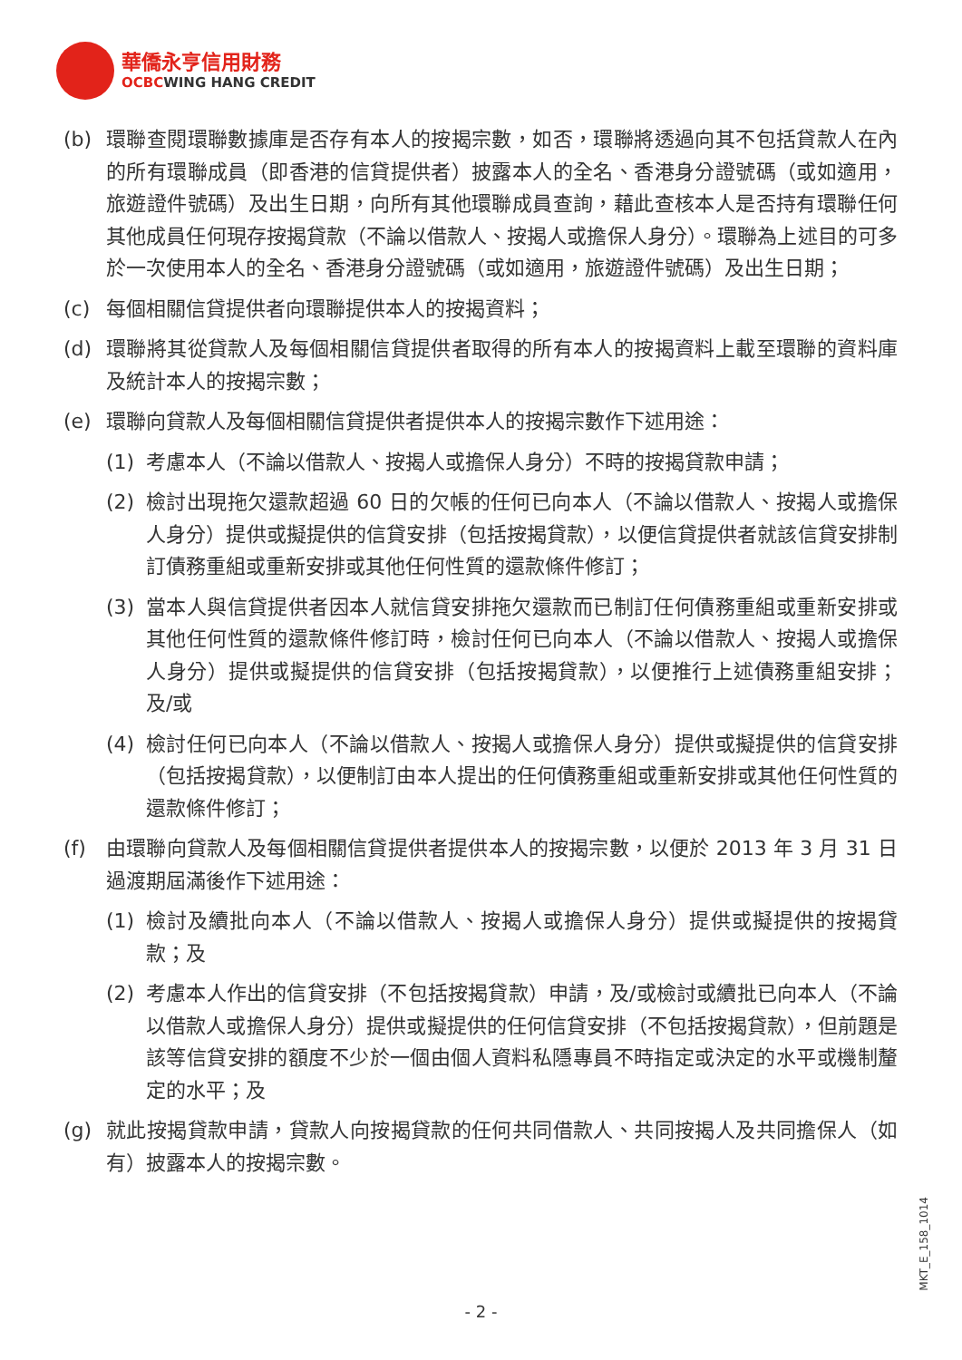華僑永亨信用財務
OCBCWING HANG CREDIT
(b) 環聯查閱環聯數據庫是否存有本人的按揭宗數，如否，環聯將透過向其不包括貸款人在內的所有環聯成員（即香港的信貸提供者）披露本人的全名、香港身分證號碼（或如適用，旅遊證件號碼）及出生日期，向所有其他環聯成員查詢，藉此查核本人是否持有環聯任何其他成員任何現存按揭貸款（不論以借款人、按揭人或擔保人身分）。環聯為上述目的可多於一次使用本人的全名、香港身分證號碼（或如適用，旅遊證件號碼）及出生日期；
(c) 每個相關信貸提供者向環聯提供本人的按揭資料；
(d) 環聯將其從貸款人及每個相關信貸提供者取得的所有本人的按揭資料上載至環聯的資料庫及統計本人的按揭宗數；
(e) 環聯向貸款人及每個相關信貸提供者提供本人的按揭宗數作下述用途：
(1) 考慮本人（不論以借款人、按揭人或擔保人身分）不時的按揭貸款申請；
(2) 檢討出現拖欠還款超過 60 日的欠帳的任何已向本人（不論以借款人、按揭人或擔保人身分）提供或擬提供的信貸安排（包括按揭貸款），以便信貸提供者就該信貸安排制訂債務重組或重新安排或其他任何性質的還款條件修訂；
(3) 當本人與信貸提供者因本人就信貸安排拖欠還款而已制訂任何債務重組或重新安排或其他任何性質的還款條件修訂時，檢討任何已向本人（不論以借款人、按揭人或擔保人身分）提供或擬提供的信貸安排（包括按揭貸款），以便推行上述債務重組安排；及/或
(4) 檢討任何已向本人（不論以借款人、按揭人或擔保人身分）提供或擬提供的信貸安排（包括按揭貸款），以便制訂由本人提出的任何債務重組或重新安排或其他任何性質的還款條件修訂；
(f) 由環聯向貸款人及每個相關信貸提供者提供本人的按揭宗數，以便於 2013 年 3 月 31 日過渡期屆滿後作下述用途：
(1) 檢討及續批向本人（不論以借款人、按揭人或擔保人身分）提供或擬提供的按揭貸款；及
(2) 考慮本人作出的信貸安排（不包括按揭貸款）申請，及/或檢討或續批已向本人（不論以借款人或擔保人身分）提供或擬提供的任何信貸安排（不包括按揭貸款），但前題是該等信貸安排的額度不少於一個由個人資料私隱專員不時指定或決定的水平或機制釐定的水平；及
(g) 就此按揭貸款申請，貸款人向按揭貸款的任何共同借款人、共同按揭人及共同擔保人（如有）披露本人的按揭宗數。
MKT_E_158_1014
- 2 -